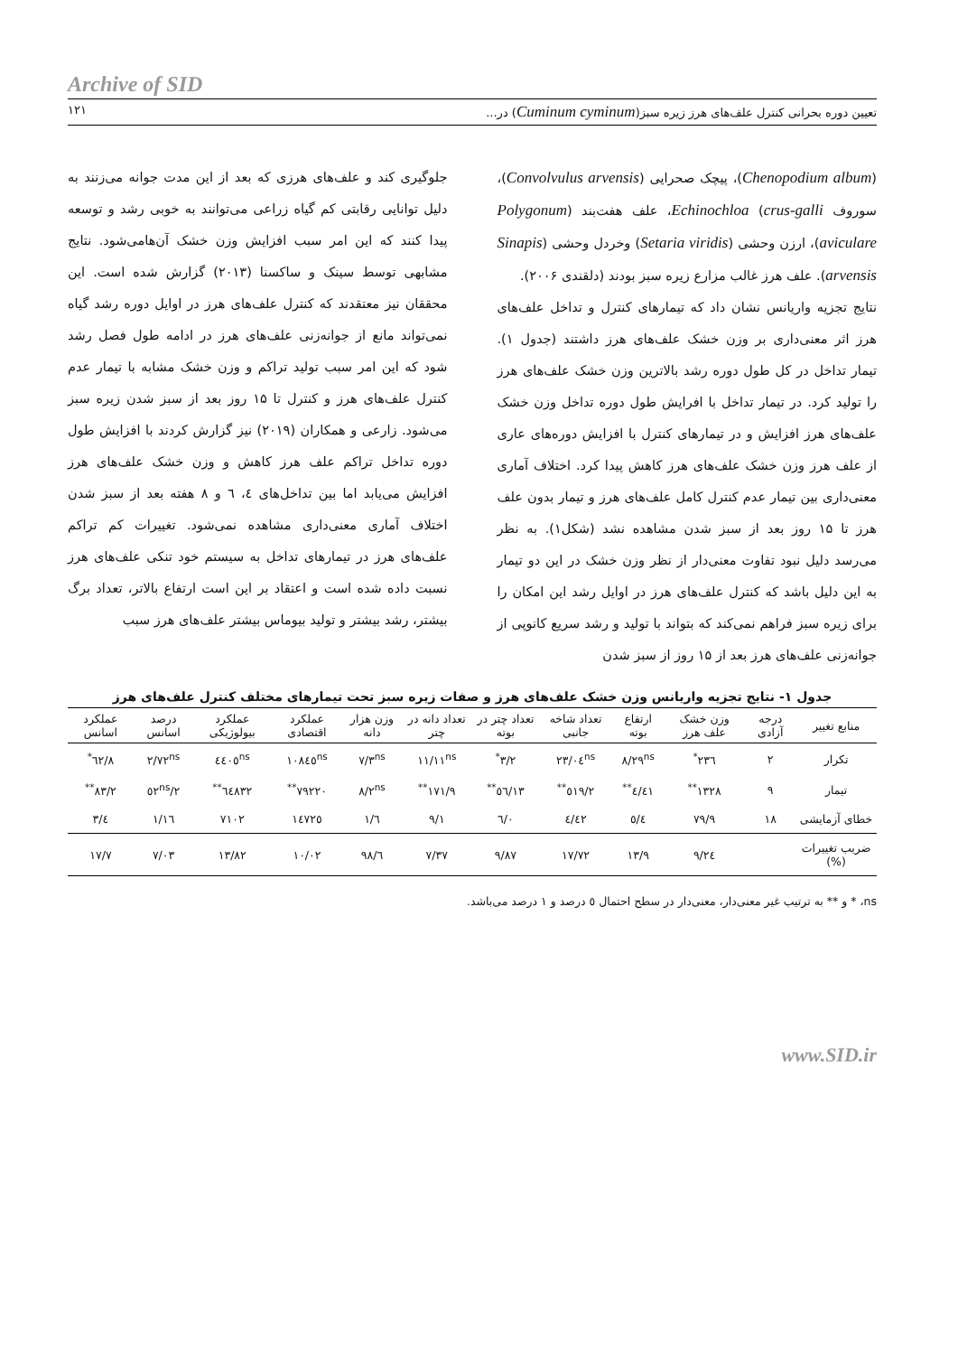Archive of SID
تعیین دوره بحرانی کنترل علف‌های هرز زیره سبز(Cuminum cyminum) در... ۱۲۱
(Chenopodium album)، پیچک صحرایی (Convolvulus arvensis)، سوروف Echinochloa (crus-galli، علف هفت‌بند (Polygonum aviculare)، ارزن وحشی (Setaria viridis) وخردل وحشی (Sinapis arvensis). علف هرز غالب مزارع زیره سبز بودند (دلقندی ۲۰۰۶).
نتایج تجزیه واریانس نشان داد که تیمارهای کنترل و تداخل علف‌های هرز اثر معنی‌داری بر وزن خشک علف‌های هرز داشتند (جدول ۱). تیمار تداخل در کل طول دوره رشد بالاترین وزن خشک علف‌های هرز را تولید کرد. در تیمار تداخل با افرایش طول دوره تداخل وزن خشک علف‌های هرز افزایش و در تیمارهای کنترل با افزایش دوره‌های عاری از علف هرز وزن خشک علف‌های هرز کاهش پیدا کرد. اختلاف آماری معنی‌داری بین تیمار عدم کنترل کامل علف‌های هرز و تیمار بدون علف هرز تا ۱۵ روز بعد از سبز شدن مشاهده نشد (شکل۱). به نظر می‌رسد دلیل نبود تفاوت معنی‌دار از نظر وزن خشک در این دو تیمار به این دلیل باشد که کنترل علف‌های هرز در اوایل رشد این امکان را برای زیره سبز فراهم نمی‌کند که بتواند با تولید و رشد سریع کانوپی از جوانه‌زنی علف‌های هرز بعد از ۱۵ روز از سبز شدن
جلوگیری کند و علف‌های هرزی که بعد از این مدت جوانه می‌زنند به دلیل توانایی رقابتی کم گیاه زراعی می‌توانند به خوبی رشد و توسعه پیدا کنند که این امر سبب افزایش وزن خشک آن‌هامی‌شود. نتایج مشابهی توسط سینک و ساکسنا (۲۰۱۳) گزارش شده است. این محققان نیز معتقدند که کنترل علف‌های هرز در اوایل دوره رشد گیاه نمی‌تواند مانع از جوانه‌زنی علف‌های هرز در ادامه طول فصل رشد شود که این امر سبب تولید تراکم و وزن خشک مشابه با تیمار عدم کنترل علف‌های هرز و کنترل تا ۱۵ روز بعد از سبز شدن زیره سبز می‌شود. زارعی و همکاران (۲۰۱۹) نیز گزارش کردند با افزایش طول دوره تداخل تراکم علف هرز کاهش و وزن خشک علف‌های هرز افزایش می‌یابد اما بین تداخل‌های ٤، ٦ و ٨ هفته بعد از سبز شدن اختلاف آماری معنی‌داری مشاهده نمی‌شود. تغییرات کم تراکم علف‌های هرز در تیمارهای تداخل به سیستم خود تنکی علف‌های هرز نسبت داده شده است و اعتقاد بر این است ارتفاع بالاتر، تعداد برگ بیشتر، رشد بیشتر و تولید بیوماس بیشتر علف‌های هرز سبب
جدول ۱- نتایج تجزیه واریانس وزن خشک علف‌های هرز و صفات زیره سبز تحت تیمارهای مختلف کنترل علف‌های هرز
| منابع تغییر | درجه آزادی | وزن خشک علف هرز | ارتفاع بوته | تعداد شاخه جانبی | تعداد چتر در بوته | تعداد دانه در چتر | وزن هزار دانه | عملکرد اقتصادی | عملکرد بیولوژیکی | درصد اسانس | عملکرد اسانس |
| --- | --- | --- | --- | --- | --- | --- | --- | --- | --- | --- | --- |
| تکرار | ۲ | ۲۳٦<sup>*</sup> | ۸/۲۹<sup>ns</sup> | ۲۳/۰٤<sup>ns</sup> | ۳/۲<sup>*</sup> | ۱۱/۱۱<sup>ns</sup> | ۷/۳<sup>ns</sup> | ۱۰۸٤٥<sup>ns</sup> | ٤٤۰٥<sup>ns</sup> | ۲/۷۲<sup>ns</sup> | ۸/٦۲<sup>*</sup> |
| تیمار | ۹ | ۱۳۲۸<sup>**</sup> | ٤۱/٤<sup>**</sup> | ٥۱۹/۲<sup>**</sup> | ۱۳/٥٦<sup>**</sup> | ۱۷۱/۹<sup>**</sup> | ۸/۲<sup>ns</sup> | ۷۹۲۲۰<sup>**</sup> | ٦٤۸۳۲<sup>**</sup> | ۲/٥۲<sup>ns</sup> | ۸۳/۲<sup>**</sup> |
| خطای آزمایشی | ۱۸ | ۷۹/۹ | ٥/٤ | ٤۲/٤ | ۰/٦ | ۹/۱ | ٦/۱ | ۱٤۷۲٥ | ۷۱۰۲ | ۱/۱٦ | ٤/۳ |
| ضریب تغییرات (%) | | ۲٤/۹ | ۱۳/۹ | ۱۷/۷۲ | ۹/۸۷ | ۷/۳۷ | ٦/۹۸ | ۱۰/۰۲ | ۱۳/۸۲ | ۷/۰۳ | ۱۷/۷ |
ns، * و ** به ترتیب غیر معنی‌دار، معنی‌دار در سطح احتمال ٥ درصد و ۱ درصد می‌باشد.
www.SID.ir